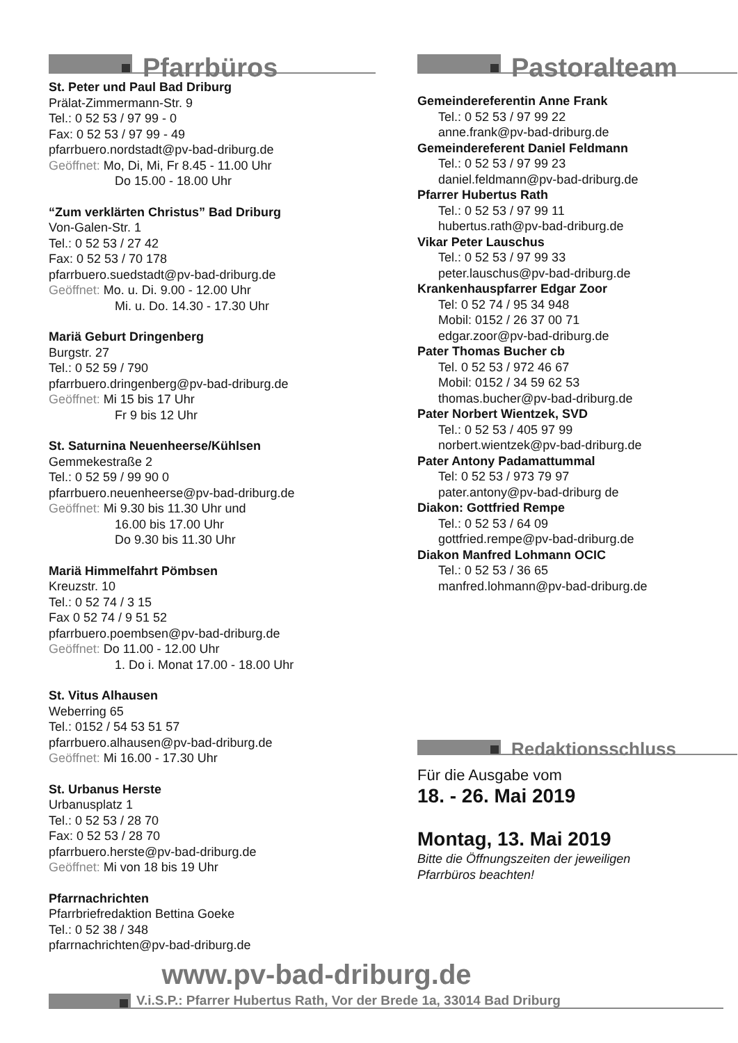Pfarrbüros
St. Peter und Paul Bad Driburg
Prälat-Zimmermann-Str. 9
Tel.: 0 52 53 / 97 99 - 0
Fax: 0 52 53 / 97 99 - 49
pfarrbuero.nordstadt@pv-bad-driburg.de
Geöffnet: Mo, Di, Mi, Fr 8.45 - 11.00 Uhr
Do 15.00 - 18.00 Uhr
“Zum verklärten Christus” Bad Driburg
Von-Galen-Str. 1
Tel.: 0 52 53 / 27 42
Fax: 0 52 53 / 70 178
pfarrbuero.suedstadt@pv-bad-driburg.de
Geöffnet: Mo. u. Di. 9.00 - 12.00 Uhr
Mi. u. Do. 14.30 - 17.30 Uhr
Mariä Geburt Dringenberg
Burgstr. 27
Tel.: 0 52 59 / 790
pfarrbuero.dringenberg@pv-bad-driburg.de
Geöffnet: Mi 15 bis 17 Uhr
Fr 9 bis 12 Uhr
St. Saturnina Neuenheerse/Kühlsen
Gemmekestraße 2
Tel.: 0 52 59 / 99 90 0
pfarrbuero.neuenheerse@pv-bad-driburg.de
Geöffnet: Mi 9.30 bis 11.30 Uhr und
16.00 bis 17.00 Uhr
Do 9.30 bis 11.30 Uhr
Mariä Himmelfahrt Pömbsen
Kreuzstr. 10
Tel.: 0 52 74 / 3 15
Fax 0 52 74 / 9 51 52
pfarrbuero.poembsen@pv-bad-driburg.de
Geöffnet: Do 11.00 - 12.00 Uhr
1. Do i. Monat 17.00 - 18.00 Uhr
St. Vitus Alhausen
Weberring 65
Tel.: 0152 / 54 53 51 57
pfarrbuero.alhausen@pv-bad-driburg.de
Geöffnet: Mi 16.00 - 17.30 Uhr
St. Urbanus Herste
Urbanusplatz 1
Tel.: 0 52 53 / 28 70
Fax: 0 52 53 / 28 70
pfarrbuero.herste@pv-bad-driburg.de
Geöffnet: Mi von 18 bis 19 Uhr
Pfarrnachrichten
Pfarrbriefredaktion Bettina Goeke
Tel.: 0 52 38 / 348
pfarrnachrichten@pv-bad-driburg.de
Pastoralteam
Gemeindereferentin Anne Frank
Tel.: 0 52 53 / 97 99 22
anne.frank@pv-bad-driburg.de
Gemeindereferent Daniel Feldmann
Tel.: 0 52 53 / 97 99 23
daniel.feldmann@pv-bad-driburg.de
Pfarrer Hubertus Rath
Tel.: 0 52 53 / 97 99 11
hubertus.rath@pv-bad-driburg.de
Vikar Peter Lauschus
Tel.: 0 52 53 / 97 99 33
peter.lauschus@pv-bad-driburg.de
Krankenhauspfarrer Edgar Zoor
Tel: 0 52 74 / 95 34 948
Mobil: 0152 / 26 37 00 71
edgar.zoor@pv-bad-driburg.de
Pater Thomas Bucher cb
Tel. 0 52 53 / 972 46 67
Mobil: 0152 / 34 59 62 53
thomas.bucher@pv-bad-driburg.de
Pater Norbert Wientzek, SVD
Tel.: 0 52 53 / 405 97 99
norbert.wientzek@pv-bad-driburg.de
Pater Antony Padamattummal
Tel: 0 52 53 / 973 79 97
pater.antony@pv-bad-driburg de
Diakon: Gottfried Rempe
Tel.: 0 52 53 / 64 09
gottfried.rempe@pv-bad-driburg.de
Diakon Manfred Lohmann OCIC
Tel.: 0 52 53 / 36 65
manfred.lohmann@pv-bad-driburg.de
Redaktionsschluss
Für die Ausgabe vom
18. - 26. Mai 2019
Montag, 13. Mai 2019
Bitte die Öffnungszeiten der jeweiligen
Pfarrbüros beachten!
www.pv-bad-driburg.de
V.i.S.P.: Pfarrer Hubertus Rath, Vor der Brede 1a, 33014 Bad Driburg